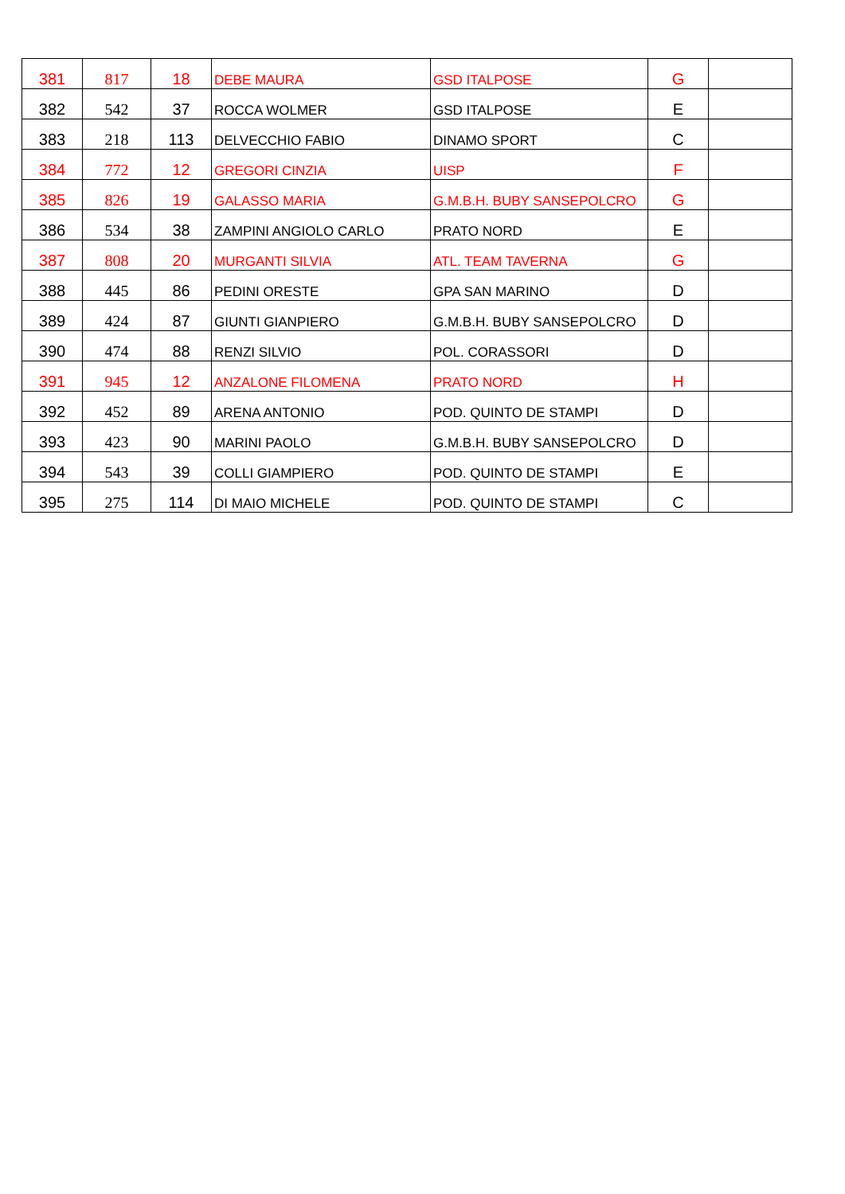| 381 | 817 | 18 | DEBE MAURA | GSD ITALPOSE | G | |
| 382 | 542 | 37 | ROCCA WOLMER | GSD ITALPOSE | E | |
| 383 | 218 | 113 | DELVECCHIO FABIO | DINAMO SPORT | C | |
| 384 | 772 | 12 | GREGORI CINZIA | UISP | F | |
| 385 | 826 | 19 | GALASSO MARIA | G.M.B.H. BUBY SANSEPOLCRO | G | |
| 386 | 534 | 38 | ZAMPINI ANGIOLO CARLO | PRATO NORD | E | |
| 387 | 808 | 20 | MURGANTI SILVIA | ATL. TEAM TAVERNA | G | |
| 388 | 445 | 86 | PEDINI ORESTE | GPA SAN MARINO | D | |
| 389 | 424 | 87 | GIUNTI GIANPIERO | G.M.B.H. BUBY SANSEPOLCRO | D | |
| 390 | 474 | 88 | RENZI SILVIO | POL. CORASSORI | D | |
| 391 | 945 | 12 | ANZALONE FILOMENA | PRATO NORD | H | |
| 392 | 452 | 89 | ARENA ANTONIO | POD. QUINTO DE STAMPI | D | |
| 393 | 423 | 90 | MARINI PAOLO | G.M.B.H. BUBY SANSEPOLCRO | D | |
| 394 | 543 | 39 | COLLI GIAMPIERO | POD. QUINTO DE STAMPI | E | |
| 395 | 275 | 114 | DI MAIO MICHELE | POD. QUINTO DE STAMPI | C | |